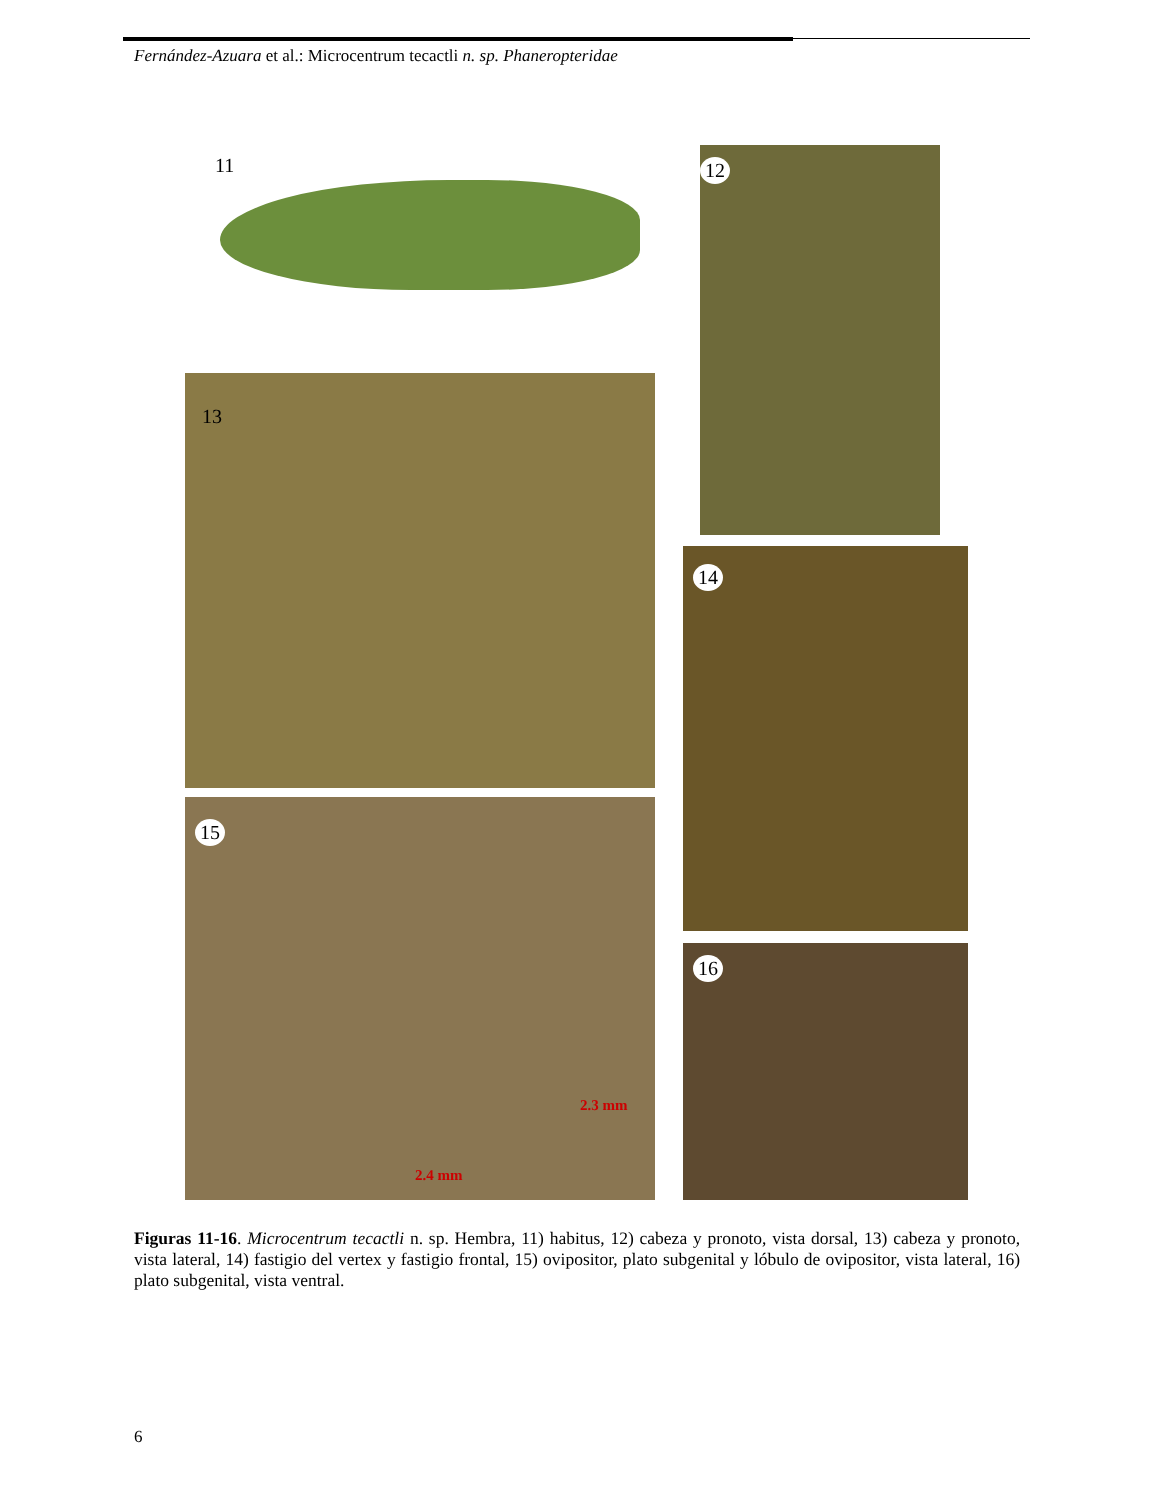Fernández-Azuara et al.: Microcentrum tecactli n. sp. Phaneropteridae
11 12
13
14
15
2.3 mm
2.4 mm
16
Figuras 11-16. Microcentrum tecactli n. sp. Hembra, 11) habitus, 12) cabeza y pronoto, vista dorsal, 13) cabeza y pronoto, vista lateral, 14) fastigio del vertex y fastigio frontal, 15) ovipositor, plato subgenital y lóbulo de ovipositor, vista lateral, 16) plato subgenital, vista ventral.
6